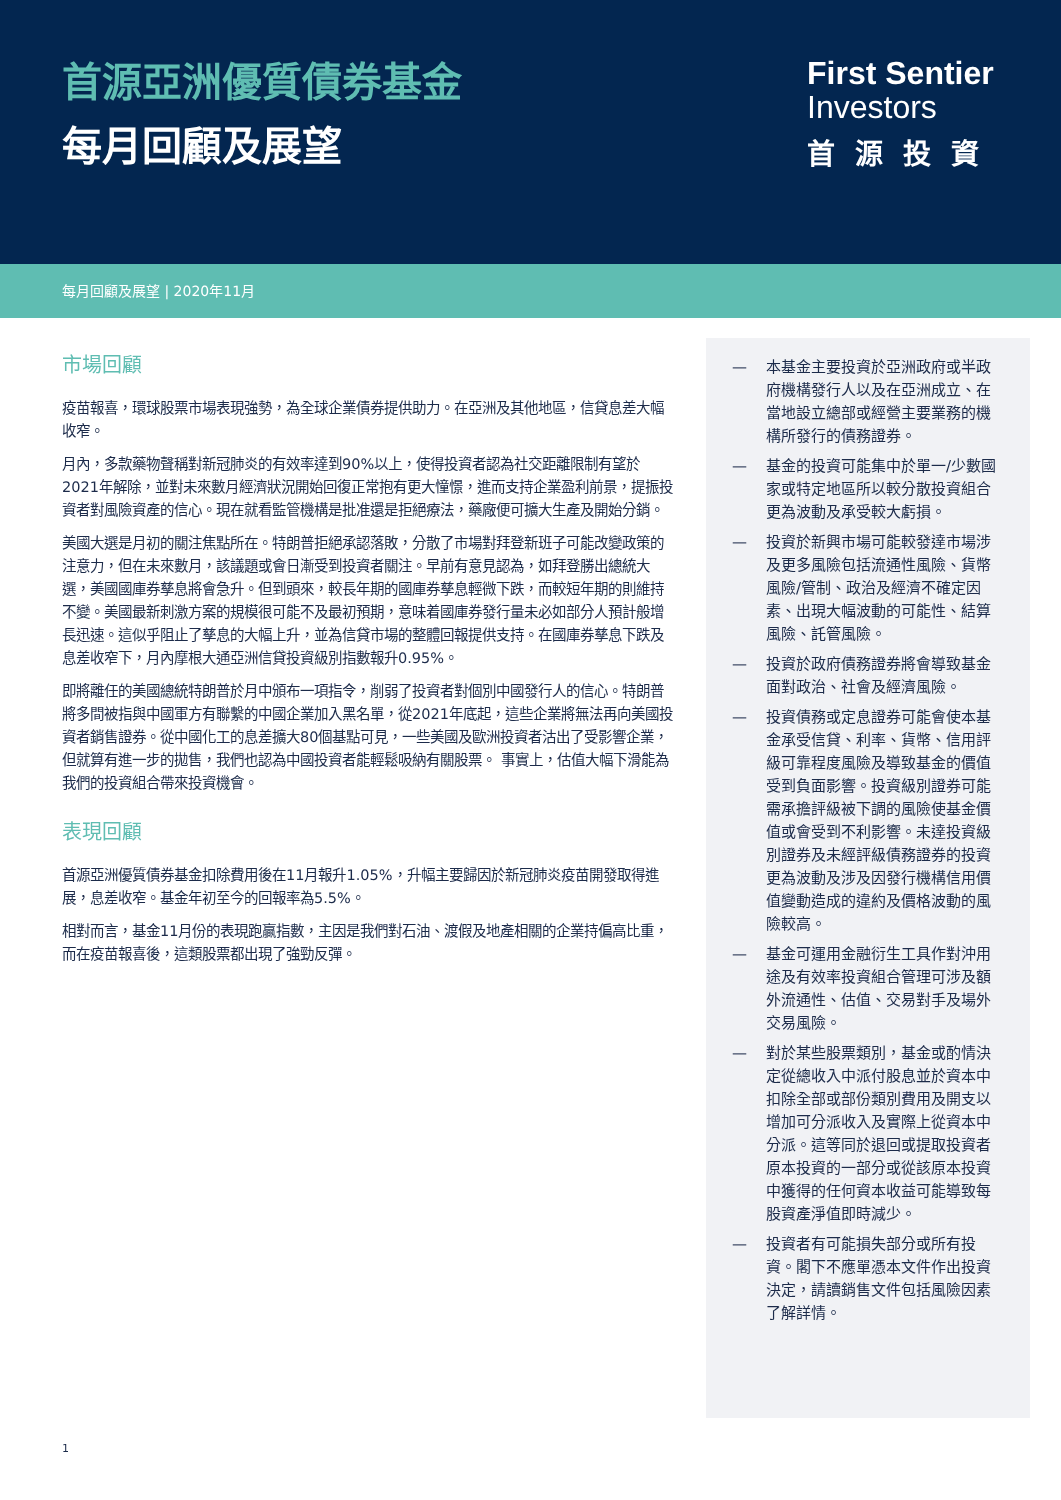首源亞洲優質債券基金
每月回顧及展望
First Sentier
Investors
首源投資
每月回顧及展望 | 2020年11月
市場回顧
疫苗報喜，環球股票市場表現強勢，為全球企業債券提供助力。在亞洲及其他地區，信貸息差大幅收窄。
月內，多款藥物聲稱對新冠肺炎的有效率達到90%以上，使得投資者認為社交距離限制有望於2021年解除，並對未來數月經濟狀況開始回復正常抱有更大憧憬，進而支持企業盈利前景，提振投資者對風險資產的信心。現在就看監管機構是批准還是拒絕療法，藥廠便可擴大生產及開始分銷。
美國大選是月初的關注焦點所在。特朗普拒絕承認落敗，分散了市場對拜登新班子可能改變政策的注意力，但在未來數月，該議題或會日漸受到投資者關注。早前有意見認為，如拜登勝出總統大選，美國國庫券孳息將會急升。但到頭來，較長年期的國庫券孳息輕微下跌，而較短年期的則維持不變。美國最新刺激方案的規模很可能不及最初預期，意味着國庫券發行量未必如部分人預計般增長迅速。這似乎阻止了孳息的大幅上升，並為信貸市場的整體回報提供支持。在國庫券孳息下跌及息差收窄下，月內摩根大通亞洲信貸投資級別指數報升0.95%。
即將離任的美國總統特朗普於月中頒布一項指令，削弱了投資者對個別中國發行人的信心。特朗普將多間被指與中國軍方有聯繫的中國企業加入黑名單，從2021年底起，這些企業將無法再向美國投資者銷售證券。從中國化工的息差擴大80個基點可見，一些美國及歐洲投資者沽出了受影響企業，但就算有進一步的拋售，我們也認為中國投資者能輕鬆吸納有關股票。 事實上，估值大幅下滑能為我們的投資組合帶來投資機會。
表現回顧
首源亞洲優質債券基金扣除費用後在11月報升1.05%，升幅主要歸因於新冠肺炎疫苗開發取得進展，息差收窄。基金年初至今的回報率為5.5%。
相對而言，基金11月份的表現跑贏指數，主因是我們對石油、渡假及地產相關的企業持偏高比重，而在疫苗報喜後，這類股票都出現了強勁反彈。
— 本基金主要投資於亞洲政府或半政府機構發行人以及在亞洲成立、在當地設立總部或經營主要業務的機構所發行的債務證券。
— 基金的投資可能集中於單一/少數國家或特定地區所以較分散投資組合更為波動及承受較大虧損。
— 投資於新興市場可能較發達市場涉及更多風險包括流通性風險、貨幣風險/管制、政治及經濟不確定因素、出現大幅波動的可能性、結算風險、託管風險。
— 投資於政府債務證券將會導致基金面對政治、社會及經濟風險。
— 投資債務或定息證券可能會使本基金承受信貸、利率、貨幣、信用評級可靠程度風險及導致基金的價值受到負面影響。投資級別證券可能需承擔評級被下調的風險使基金價值或會受到不利影響。未達投資級別證券及未經評級債務證券的投資更為波動及涉及因發行機構信用價值變動造成的違約及價格波動的風險較高。
— 基金可運用金融衍生工具作對沖用途及有效率投資組合管理可涉及額外流通性、估值、交易對手及場外交易風險。
— 對於某些股票類別，基金或酌情決定從總收入中派付股息並於資本中扣除全部或部份類別費用及開支以增加可分派收入及實際上從資本中分派。這等同於退回或提取投資者原本投資的一部分或從該原本投資中獲得的任何資本收益可能導致每股資產淨值即時減少。
— 投資者有可能損失部分或所有投資。閣下不應單憑本文件作出投資決定，請讀銷售文件包括風險因素了解詳情。
1